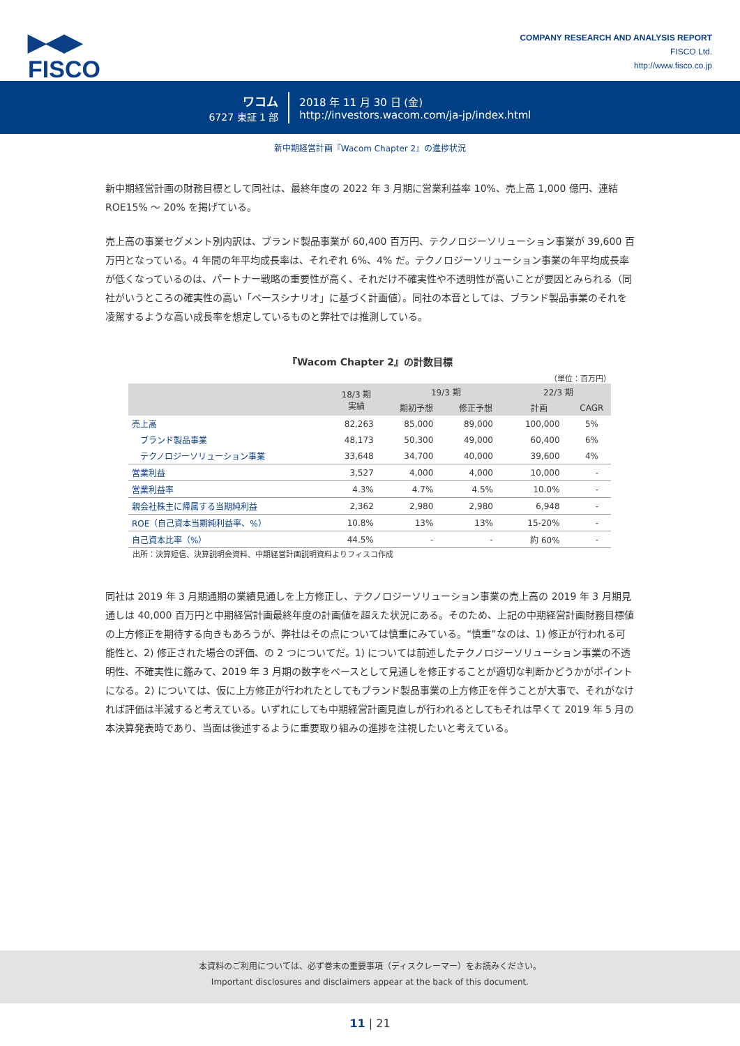▶◀▶
FISCO
COMPANY RESEARCH AND ANALYSIS REPORT
FISCO Ltd.
http://www.fisco.co.jp
ワコム
6727 東証 1 部
2018 年 11 月 30 日 (金)
http://investors.wacom.com/ja-jp/index.html
新中期経営計画『Wacom Chapter 2』の進捗状況
新中期経営計画の財務目標として同社は、最終年度の 2022 年 3 月期に営業利益率 10%、売上高 1,000 億円、連結 ROE15% ～ 20% を掲げている。
売上高の事業セグメント別内訳は、ブランド製品事業が 60,400 百万円、テクノロジーソリューション事業が 39,600 百万円となっている。4 年間の年平均成長率は、それぞれ 6%、4% だ。テクノロジーソリューション事業の年平均成長率が低くなっているのは、パートナー戦略の重要性が高く、それだけ不確実性や不透明性が高いことが要因とみられる（同社がいうところの確実性の高い「ベースシナリオ」に基づく計画値）。同社の本音としては、ブランド製品事業のそれを凌駕するような高い成長率を想定しているものと弊社では推測している。
『Wacom Chapter 2』の計数目標
（単位：百万円）
| | 18/3 期 実績 | 19/3 期 | | 22/3 期 | |
| --- | --- | --- | --- | --- | --- |
| | | 期初予想 | 修正予想 | 計画 | CAGR |
| 売上高 | 82,263 | 85,000 | 89,000 | 100,000 | 5% |
| ブランド製品事業 | 48,173 | 50,300 | 49,000 | 60,400 | 6% |
| テクノロジーソリューション事業 | 33,648 | 34,700 | 40,000 | 39,600 | 4% |
| 営業利益 | 3,527 | 4,000 | 4,000 | 10,000 | - |
| 営業利益率 | 4.3% | 4.7% | 4.5% | 10.0% | - |
| 親会社株主に帰属する当期純利益 | 2,362 | 2,980 | 2,980 | 6,948 | - |
| ROE（自己資本当期純利益率、%） | 10.8% | 13% | 13% | 15-20% | - |
| 自己資本比率（%） | 44.5% | - | - | 約 60% | - |
出所：決算短信、決算説明会資料、中期経営計画説明資料よりフィスコ作成
同社は 2019 年 3 月期通期の業績見通しを上方修正し、テクノロジーソリューション事業の売上高の 2019 年 3 月期見通しは 40,000 百万円と中期経営計画最終年度の計画値を超えた状況にある。そのため、上記の中期経営計画財務目標値の上方修正を期待する向きもあろうが、弊社はその点については慎重にみている。“慎重”なのは、1) 修正が行われる可能性と、2) 修正された場合の評価、の 2 つについてだ。1) については前述したテクノロジーソリューション事業の不透明性、不確実性に鑑みて、2019 年 3 月期の数字をベースとして見通しを修正することが適切な判断かどうかがポイントになる。2) については、仮に上方修正が行われたとしてもブランド製品事業の上方修正を伴うことが大事で、それがなければ評価は半減すると考えている。いずれにしても中期経営計画見直しが行われるとしてもそれは早くて 2019 年 5 月の本決算発表時であり、当面は後述するように重要取り組みの進捗を注視したいと考えている。
本資料のご利用については、必ず巻末の重要事項（ディスクレーマー）をお読みください。
Important disclosures and disclaimers appear at the back of this document.
11 | 21